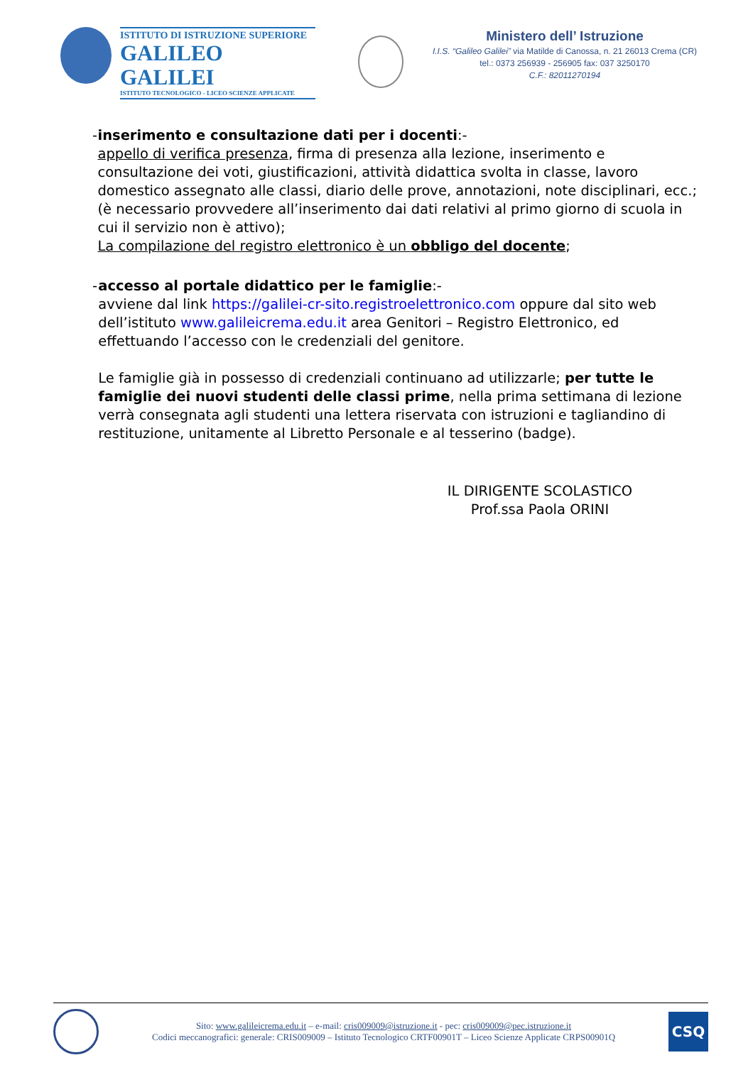ISTITUTO DI ISTRUZIONE SUPERIORE
GALILEO GALILEI
ISTITUTO TECNOLOGICO - LICEO SCIENZE APPLICATE
Ministero dell’ Istruzione
I.I.S. “Galileo Galilei” via Matilde di Canossa, n. 21 26013 Crema (CR)
tel.: 0373 256939 - 256905 fax: 037 3250170
C.F.: 82011270194
- inserimento e consultazione dati per i docenti:-
appello di verifica presenza, firma di presenza alla lezione, inserimento e consultazione dei voti, giustificazioni, attività didattica svolta in classe, lavoro domestico assegnato alle classi, diario delle prove, annotazioni, note disciplinari, ecc.; (è necessario provvedere all’inserimento dai dati relativi al primo giorno di scuola in cui il servizio non è attivo);
La compilazione del registro elettronico è un obbligo del docente;
- accesso al portale didattico per le famiglie:-
avviene dal link https://galilei-cr-sito.registroelettronico.com oppure dal sito web dell’istituto www.galileicrema.edu.it area Genitori – Registro Elettronico, ed effettuando l’accesso con le credenziali del genitore.
Le famiglie già in possesso di credenziali continuano ad utilizzarle; per tutte le famiglie dei nuovi studenti delle classi prime, nella prima settimana di lezione verrà consegnata agli studenti una lettera riservata con istruzioni e tagliandino di restituzione, unitamente al Libretto Personale e al tesserino (badge).
IL DIRIGENTE SCOLASTICO
Prof.ssa Paola ORINI
Sito: www.galileicrema.edu.it – e-mail: cris009009@istruzione.it - pec: cris009009@pec.istruzione.it
Codici meccanografici: generale: CRIS009009 – Istituto Tecnologico CRTF00901T – Liceo Scienze Applicate CRPS00901Q
CSQ